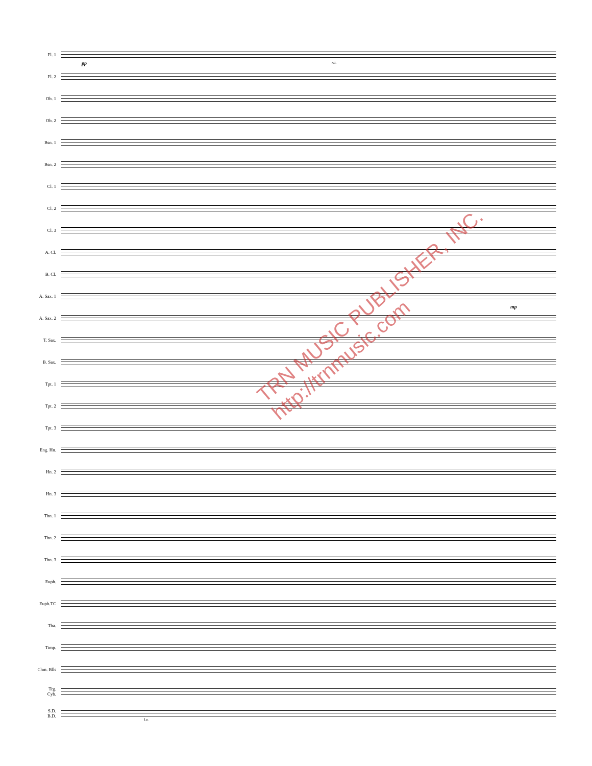Fl. 1
Fl. 2
Ob. 1
Ob. 2
Bsn. 1
Bsn. 2
Cl. 1
Cl. 2
Cl. 3
A. Cl.
B. Cl.
A. Sax. 1
A. Sax. 2
T. Sax.
B. Sax.
Tpt. 1
Tpt. 2
Tpt. 3
Eng. Hn.
Hn. 2
Hn. 3
Tbn. 1
Tbn. 2
Tbn. 3
Euph.
Euph.TC
Tba.
Timp.
Chm. Blls
Trg.
Cyb.
S.D.
B.D.
pp rit.
mp
l.v.
TRN MUSIC PUBLISHER, INC. http://trnmusic.com